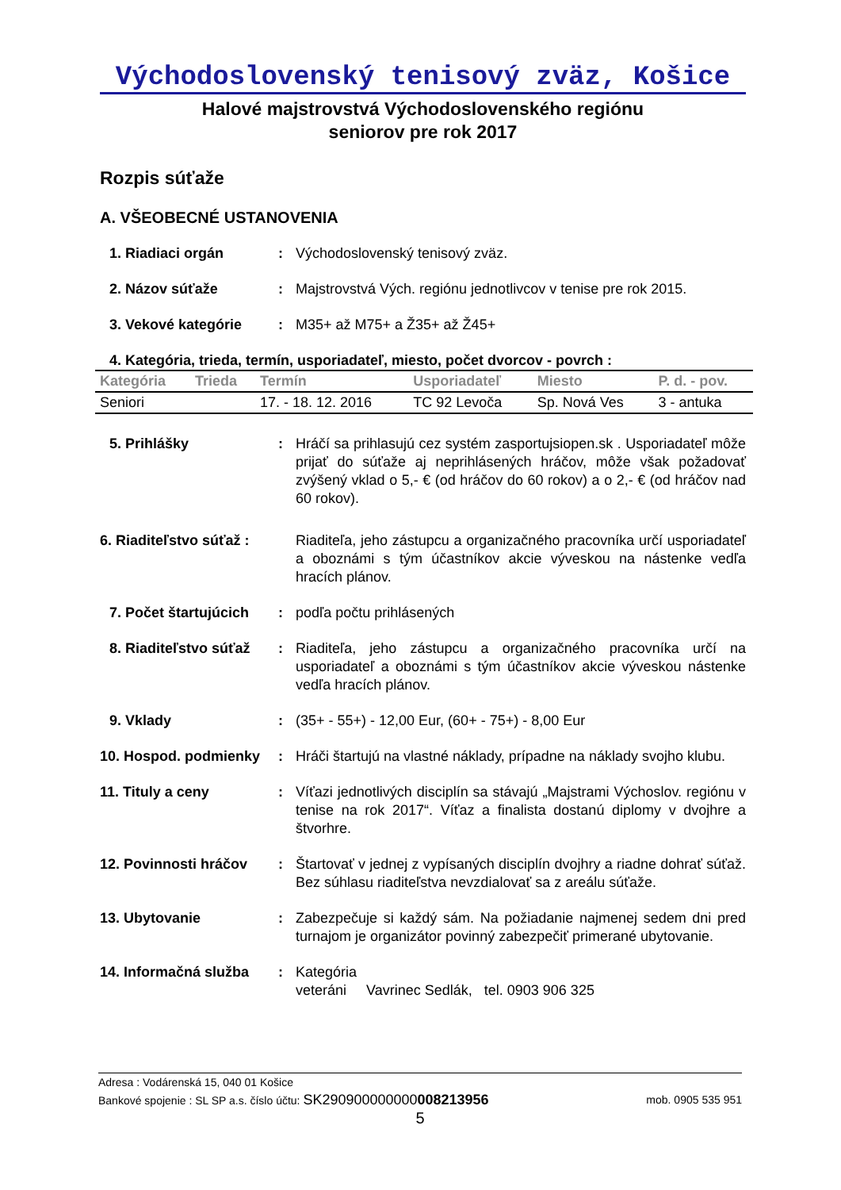Východoslovenský tenisový zväz, Košice
Halové majstrovstvá Východoslovenského regiónu
seniorov pre rok 2017
Rozpis súťaže
A. VŠEOBECNÉ USTANOVENIA
1. Riadiaci orgán : Východoslovenský tenisový zväz.
2. Názov súťaže : Majstrovstvá Vých. regiónu jednotlivcov v tenise pre rok 2015.
3. Vekové kategórie : M35+ až M75+ a Ž35+ až Ž45+
4. Kategória, trieda, termín, usporiadateľ, miesto, počet dvorcov - povrch :
| Kategória | Trieda | Termín | Usporiadateľ | Miesto | P. d. - pov. |
| --- | --- | --- | --- | --- | --- |
| Seniori | | 17. - 18. 12. 2016 | TC 92 Levoča | Sp. Nová Ves | 3 - antuka |
5. Prihlášky : Hráčí sa prihlasujú cez systém zasportujsiopen.sk . Usporiadateľ môže prijať do súťaže aj neprihlásených hráčov, môže však požadovať zvýšený vklad o 5,- € (od hráčov do 60 rokov) a o 2,- € (od hráčov nad 60 rokov).
6. Riaditeľstvo súťaž :
Riaditeľa, jeho zástupcu a organizačného pracovníka určí usporiadateľ a oboznámi s tým účastníkov akcie výveskou na nástenke vedľa hracích plánov.
7. Počet štartujúcich
: podľa počtu prihlásených
8. Riaditeľstvo súťaž
: Riaditeľa, jeho zástupcu a organizačného pracovníka určí na usporiadateľ a oboznámi s tým účastníkov akcie výveskou nástenke vedľa hracích plánov.
9. Vklady : (35+ - 55+) - 12,00 Eur, (60+ - 75+) - 8,00 Eur
10. Hospod. podmienky
: Hráči štartujú na vlastné náklady, prípadne na náklady svojho klubu.
11. Tituly a ceny : Víťazi jednotlivých disciplín sa stávajú „Majstrami Výchoslov. regiónu v tenise na rok 2017“. Víťaz a finalista dostanú diplomy v dvojhre a štvorhre.
12. Povinnosti hráčov
: Štartovať v jednej z vypísaných disciplín dvojhry a riadne dohrať súťaž. Bez súhlasu riaditeľstva nevzdialovať sa z areálu súťaže.
13. Ubytovanie : Zabezpečuje si každý sám. Na požiadanie najmenej sedem dni pred turnajom je organizátor povinný zabezpečiť primerané ubytovanie.
14. Informačná služba
: Kategória
veteráni Vavrinec Sedlák, tel. 0903 906 325
Adresa : Vodárenská 15, 040 01 Košice
Bankové spojenie : SL SP a.s. číslo účtu: SK290900000000008213956 mob. 0905 535 951
5